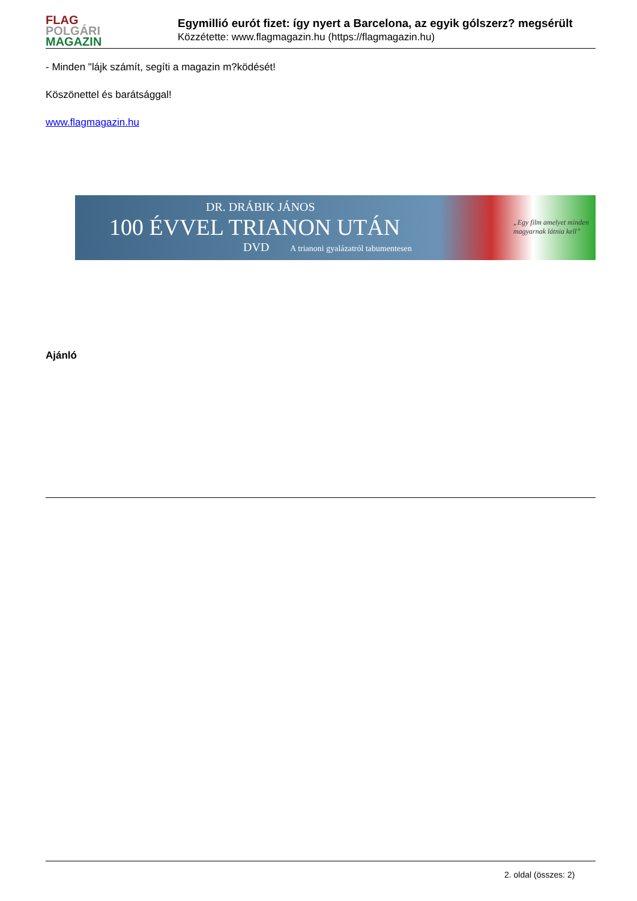FLAG
POLGÁRI
MAGAZIN
Egymillió eurót fizet: így nyert a Barcelona, az egyik gólszerz? megsérült
Közzétette: www.flagmagazin.hu (https://flagmagazin.hu)
- Minden "lájk számít, segíti a magazin m?ködését!
Köszönettel és barátsággal!
www.flagmagazin.hu
DR. DRÁBIK JÁNOS
100 ÉVVEL TRIANON UTÁN
DVD A trianoni gyalázatról tabumentesen
„Egy film amelyet minden
magyarnak látnia kell”
Ajánló
2. oldal (összes: 2)